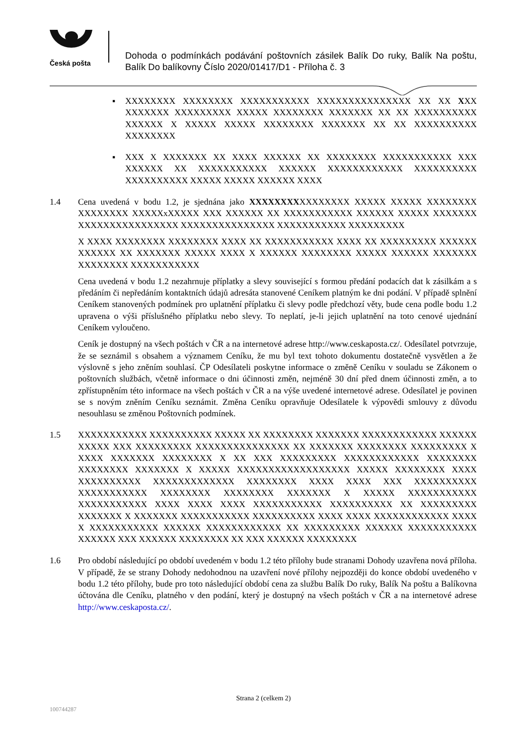Česká pošta
Dohoda o podmínkách podávání poštovních zásilek Balík Do ruky, Balík Na poštu, Balík Do balíkovny Číslo 2020/01417/D1 - Příloha č. 3
▪ XXXXXXXX XXXXXXXX XXXXXXXXXXX XXXXXXXXXXXXXXX XX XX XXX XXXXXXX XXXXXXXXX XXXXX XXXXXXXX XXXXXXX XX XX XXXXXXXXXX XXXXXX X XXXXX XXXXX XXXXXXXX XXXXXXX XX XX XXXXXXXXXX XXXXXXXX
▪ XXX X XXXXXXX XX XXXX XXXXXX XX XXXXXXXX XXXXXXXXXXX XXX XXXXXX XX XXXXXXXXXXX XXXXXX XXXXXXXXXXXX XXXXXXXXXX XXXXXXXXXX XXXXX XXXXX XXXXXX XXXX
1.4 Cena uvedená v bodu 1.2, je sjednána jako XXXXXXXXXXXXXXXX XXXXX XXXXX XXXXXXXX XXXXXXXX XXXXXxXXXXX XXX XXXXXX XX XXXXXXXXXXX XXXXXX XXXXX XXXXXXX XXXXXXXXXXXXXXXX XXXXXXXXXXXXXXX XXXXXXXXXXX XXXXXXXXX
X XXXX XXXXXXXX XXXXXXXX XXXX XX XXXXXXXXXXX XXXX XX XXXXXXXXX XXXXXX XXXXXX XX XXXXXXX XXXXX XXXX X XXXXXX XXXXXXXX XXXXX XXXXXX XXXXXXX XXXXXXXX XXXXXXXXXXX
Cena uvedená v bodu 1.2 nezahrnuje příplatky a slevy související s formou předání podacích dat k zásilkám a s předáním či nepředáním kontaktních údajů adresáta stanovené Ceníkem platným ke dni podání. V případě splnění Ceníkem stanovených podmínek pro uplatnění příplatku či slevy podle předchozí věty, bude cena podle bodu 1.2 upravena o výši příslušného příplatku nebo slevy. To neplatí, je-li jejich uplatnění na toto cenové ujednání Ceníkem vyloučeno.
Ceník je dostupný na všech poštách v ČR a na internetové adrese http://www.ceskaposta.cz/. Odesílatel potvrzuje, že se seznámil s obsahem a významem Ceníku, že mu byl text tohoto dokumentu dostatečně vysvětlen a že výslovně s jeho zněním souhlasí. ČP Odesílateli poskytne informace o změně Ceníku v souladu se Zákonem o poštovních službách, včetně informace o dni účinnosti změn, nejméně 30 dní před dnem účinnosti změn, a to zpřístupněním této informace na všech poštách v ČR a na výše uvedené internetové adrese. Odesílatel je povinen se s novým zněním Ceníku seznámit. Změna Ceníku opravňuje Odesílatele k výpovědi smlouvy z důvodu nesouhlasu se změnou Poštovních podmínek.
1.5 XXXXXXXXXXX XXXXXXXXXX XXXXX XX XXXXXXXX XXXXXXX XXXXXXXXXXXX XXXXXX XXXXX XXX XXXXXXXXX XXXXXXXXXXXXXXX XX XXXXXXX XXXXXXXX XXXXXXXXX X XXXX XXXXXXX XXXXXXXX X XX XXX XXXXXXXXX XXXXXXXXXXXX XXXXXXXX XXXXXXXX XXXXXXX X XXXXX XXXXXXXXXXXXXXXXXX XXXXX XXXXXXXX XXXX XXXXXXXXXX XXXXXXXXXXXXX XXXXXXXX XXXX XXXX XXX XXXXXXXXXX XXXXXXXXXXX XXXXXXXX XXXXXXXX XXXXXXX X XXXXX XXXXXXXXXXX XXXXXXXXXXX XXXX XXXX XXXX XXXXXXXXXXX XXXXXXXXXX XX XXXXXXXXX XXXXXXX X XXXXXXX XXXXXXXXXXX XXXXXXXXXX XXXX XXXX XXXXXXXXXXXX XXXX X XXXXXXXXXXX XXXXXX XXXXXXXXXXXX XX XXXXXXXXX XXXXXX XXXXXXXXXXX XXXXXX XXX XXXXXX XXXXXXXX XX XXX XXXXXX XXXXXXXX
1.6 Pro období následující po období uvedeném v bodu 1.2 této přílohy bude stranami Dohody uzavřena nová příloha. V případě, že se strany Dohody nedohodnou na uzavření nové přílohy nejpozději do konce období uvedeného v bodu 1.2 této přílohy, bude pro toto následující období cena za službu Balík Do ruky, Balík Na poštu a Balíkovna účtována dle Ceníku, platného v den podání, který je dostupný na všech poštách v ČR a na internetové adrese http://www.ceskaposta.cz/.
Strana 2 (celkem 2)
100744287